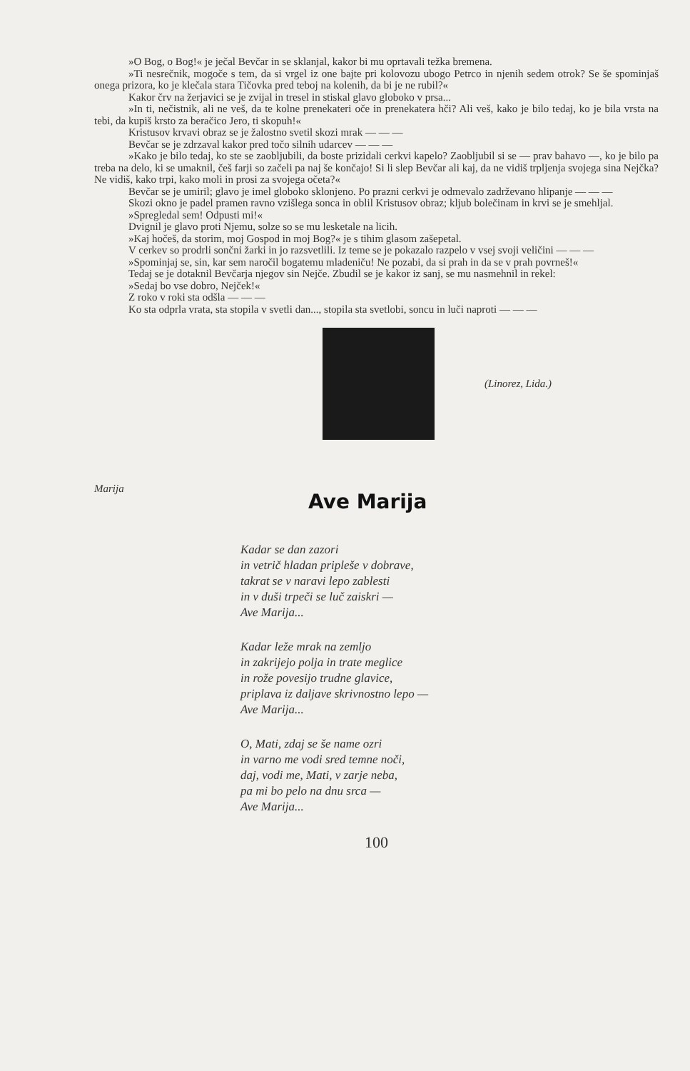»O Bog, o Bog!« je ječal Bevčar in se sklanjal, kakor bi mu oprtavali težka bremena.
»Ti nesrečnik, mogoče s tem, da si vrgel iz one bajte pri kolovozu ubogo Petrco in njenih sedem otrok? Se še spominjaš onega prizora, ko je klečala stara Tičovka pred teboj na kolenih, da bi je ne rubil?«
Kakor črv na žerjavici se je zvijal in tresel in stiskal glavo globoko v prsa...
»In ti, nečistnik, ali ne veš, da te kolne prenekateri oče in prenekatera hči? Ali veš, kako je bilo tedaj, ko je bila vrsta na tebi, da kupiš krsto za beračico Jero, ti skopuh!«
Kristusov krvavi obraz se je žalostno svetil skozi mrak — — —
Bevčar se je zdrzaval kakor pred točo silnih udarcev — — —
»Kako je bilo tedaj, ko ste se zaobljubili, da boste prizidali cerkvi kapelo? Zaobljubil si se — prav bahavo —, ko je bilo pa treba na delo, ki se umaknil, češ farji so začeli pa naj še končajo! Si li slep Bevčar ali kaj, da ne vidiš trpljenja svojega sina Nejčka? Ne vidiš, kako trpi, kako moli in prosi za svojega očeta?«
Bevčar se je umiril; glavo je imel globoko sklonjeno. Po prazni cerkvi je odmevalo zadrževano hlipanje — — —
Skozi okno je padel pramen ravno vzišlega sonca in oblil Kristusov obraz; kljub bolečinam in krvi se je smehljal.
»Spregledal sem! Odpusti mi!«
Dvignil je glavo proti Njemu, solze so se mu lesketale na licih.
»Kaj hočeš, da storim, moj Gospod in moj Bog?« je s tihim glasom zašepetal.
V cerkev so prodrli sončni žarki in jo razsvetlili. Iz teme se je pokazalo razpelo v vsej svoji veličini — — —
»Spominjaj se, sin, kar sem naročil bogatemu mladeniču! Ne pozabi, da si prah in da se v prah povrneš!«
Tedaj se je dotaknil Bevčarja njegov sin Nejče. Zbudil se je kakor iz sanj, se mu nasmehnil in rekel:
»Sedaj bo vse dobro, Nejček!«
Z roko v roki sta odšla — — —
Ko sta odprla vrata, sta stopila v svetli dan..., stopila sta svetlobi, soncu in luči naproti — — —
(Linorez, Lida.)
Marija
Ave Marija
Kadar se dan zazori
in vetrič hladan pripleše v dobrave,
takrat se v naravi lepo zablesti
in v duši trpeči se luč zaiskri —
Ave Marija...
Kadar leže mrak na zemljo
in zakrijejo polja in trate meglice
in rože povesijo trudne glavice,
priplava iz daljave skrivnostno lepo —
Ave Marija...
O, Mati, zdaj se še name ozri
in varno me vodi sred temne noči,
daj, vodi me, Mati, v zarje neba,
pa mi bo pelo na dnu srca —
Ave Marija...
100